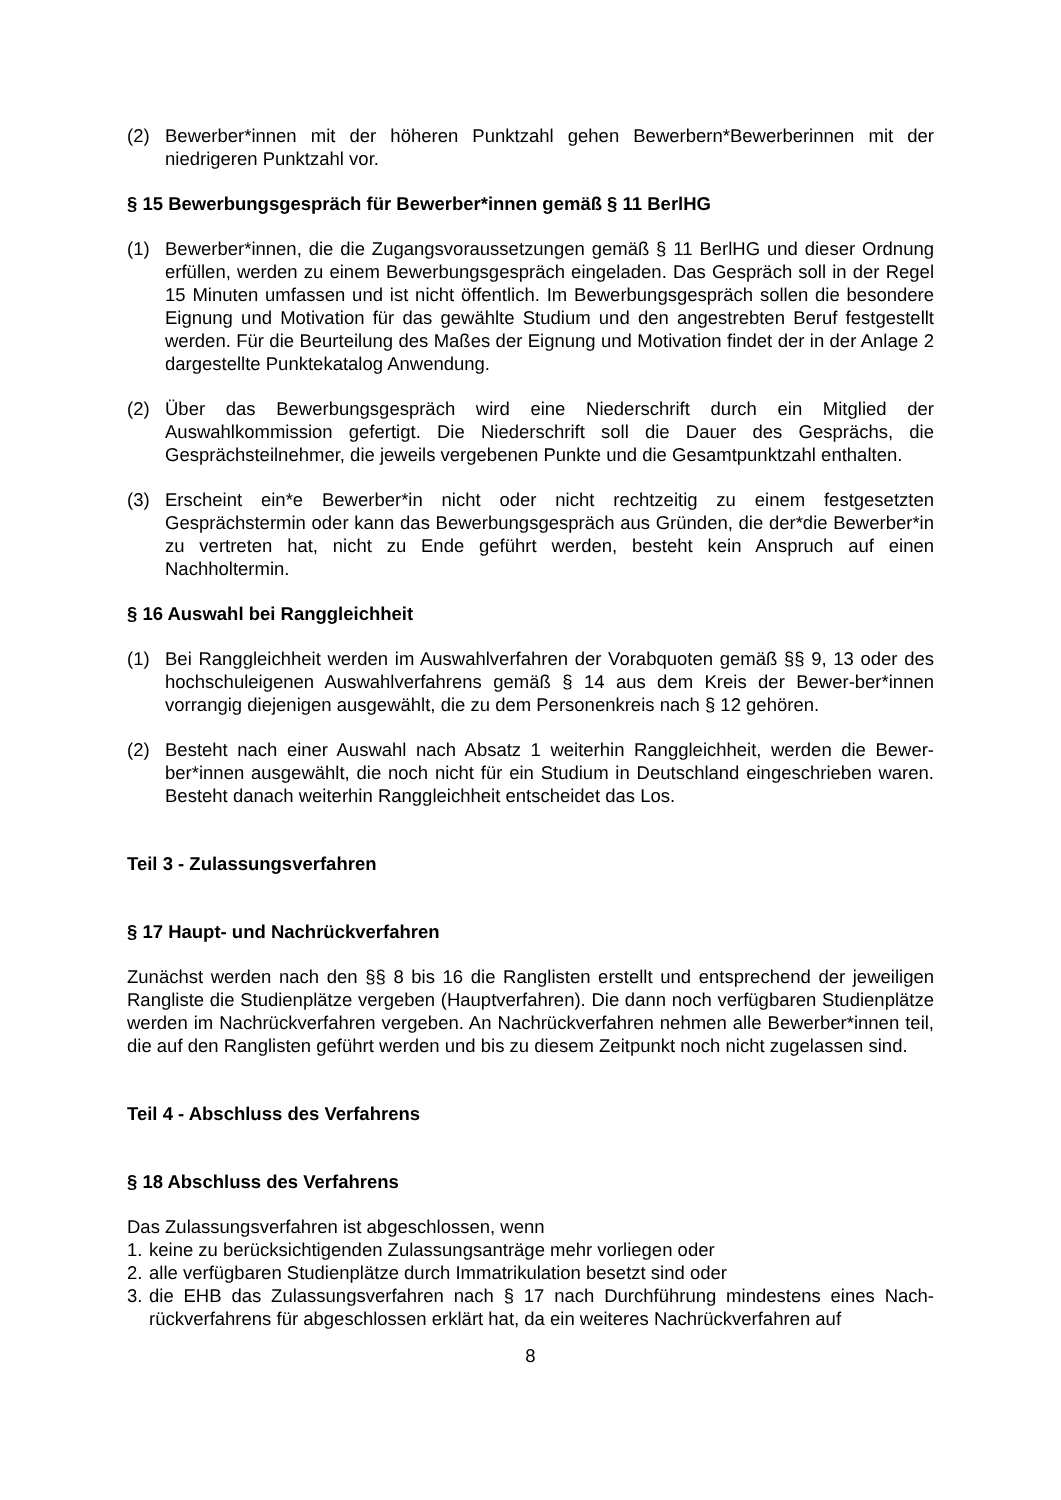(2) Bewerber*innen mit der höheren Punktzahl gehen Bewerbern*Bewerberinnen mit der niedrigeren Punktzahl vor.
§ 15 Bewerbungsgespräch für Bewerber*innen gemäß § 11 BerlHG
(1) Bewerber*innen, die die Zugangsvoraussetzungen gemäß § 11 BerlHG und dieser Ordnung erfüllen, werden zu einem Bewerbungsgespräch eingeladen. Das Gespräch soll in der Regel 15 Minuten umfassen und ist nicht öffentlich. Im Bewerbungsgespräch sollen die besondere Eignung und Motivation für das gewählte Studium und den angestrebten Beruf festgestellt werden. Für die Beurteilung des Maßes der Eignung und Motivation findet der in der Anlage 2 dargestellte Punktekatalog Anwendung.
(2) Über das Bewerbungsgespräch wird eine Niederschrift durch ein Mitglied der Auswahlkommission gefertigt. Die Niederschrift soll die Dauer des Gesprächs, die Gesprächsteilnehmer, die jeweils vergebenen Punkte und die Gesamtpunktzahl enthalten.
(3) Erscheint ein*e Bewerber*in nicht oder nicht rechtzeitig zu einem festgesetzten Gesprächstermin oder kann das Bewerbungsgespräch aus Gründen, die der*die Bewerber*in zu vertreten hat, nicht zu Ende geführt werden, besteht kein Anspruch auf einen Nachholtermin.
§ 16 Auswahl bei Ranggleichheit
(1) Bei Ranggleichheit werden im Auswahlverfahren der Vorabquoten gemäß §§ 9, 13 oder des hochschuleigenen Auswahlverfahrens gemäß § 14 aus dem Kreis der Bewer-ber*innen vorrangig diejenigen ausgewählt, die zu dem Personenkreis nach § 12 gehören.
(2) Besteht nach einer Auswahl nach Absatz 1 weiterhin Ranggleichheit, werden die Bewer-ber*innen ausgewählt, die noch nicht für ein Studium in Deutschland eingeschrieben waren. Besteht danach weiterhin Ranggleichheit entscheidet das Los.
Teil 3 - Zulassungsverfahren
§ 17 Haupt- und Nachrückverfahren
Zunächst werden nach den §§ 8 bis 16 die Ranglisten erstellt und entsprechend der jeweiligen Rangliste die Studienplätze vergeben (Hauptverfahren). Die dann noch verfügbaren Studienplätze werden im Nachrückverfahren vergeben. An Nachrückverfahren nehmen alle Bewerber*innen teil, die auf den Ranglisten geführt werden und bis zu diesem Zeitpunkt noch nicht zugelassen sind.
Teil 4 - Abschluss des Verfahrens
§ 18 Abschluss des Verfahrens
Das Zulassungsverfahren ist abgeschlossen, wenn
1. keine zu berücksichtigenden Zulassungsanträge mehr vorliegen oder
2. alle verfügbaren Studienplätze durch Immatrikulation besetzt sind oder
3. die EHB das Zulassungsverfahren nach § 17 nach Durchführung mindestens eines Nach-rückverfahrens für abgeschlossen erklärt hat, da ein weiteres Nachrückverfahren auf
8